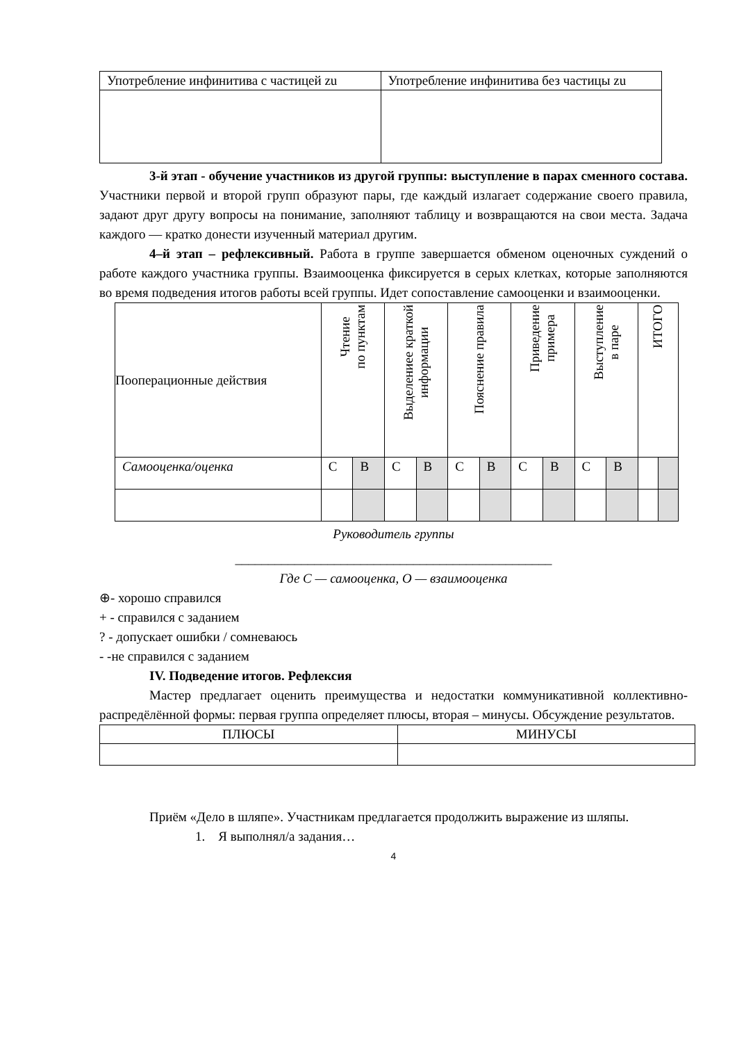| Употребление инфинитива с частицей zu | Употребление инфинитива без частицы zu |
3-й этап - обучение участников из другой группы: выступление в парах сменного состава. Участники первой и второй групп образуют пары, где каждый излагает содержание своего правила, задают друг другу вопросы на понимание, заполняют таблицу и возвращаются на свои места. Задача каждого — кратко донести изученный материал другим.
4–й этап – рефлексивный. Работа в группе завершается обменом оценочных суждений о работе каждого участника группы. Взаимооценка фиксируется в серых клетках, которые заполняются во время подведения итогов работы всей группы. Идет сопоставление самооценки и взаимооценки.
| Пооперационные действия | Чтение по пунктам | | Выделениее краткой информации | | Пояснение правила | | Приведение примера | | Выступление в паре | | ИТОГО | |
| Самооценка/оценка | С | В | С | В | С | В | С | В | С | В | | |
Руководитель группы
________________________________________________
Где С — самооценка, О — взаимооценка
⊕- хорошо справился
+ - справился с заданием
? - допускает ошибки / сомневаюсь
- -не справился с заданием
IV. Подведение итогов. Рефлексия
Мастер предлагает оценить преимущества и недостатки коммуникативной коллективно-распредёлённой формы: первая группа определяет плюсы, вторая – минусы. Обсуждение результатов.
| ПЛЮСЫ | МИНУСЫ |
Приём «Дело в шляпе». Участникам предлагается продолжить выражение из шляпы.
1. Я выполнял/а задания…
4